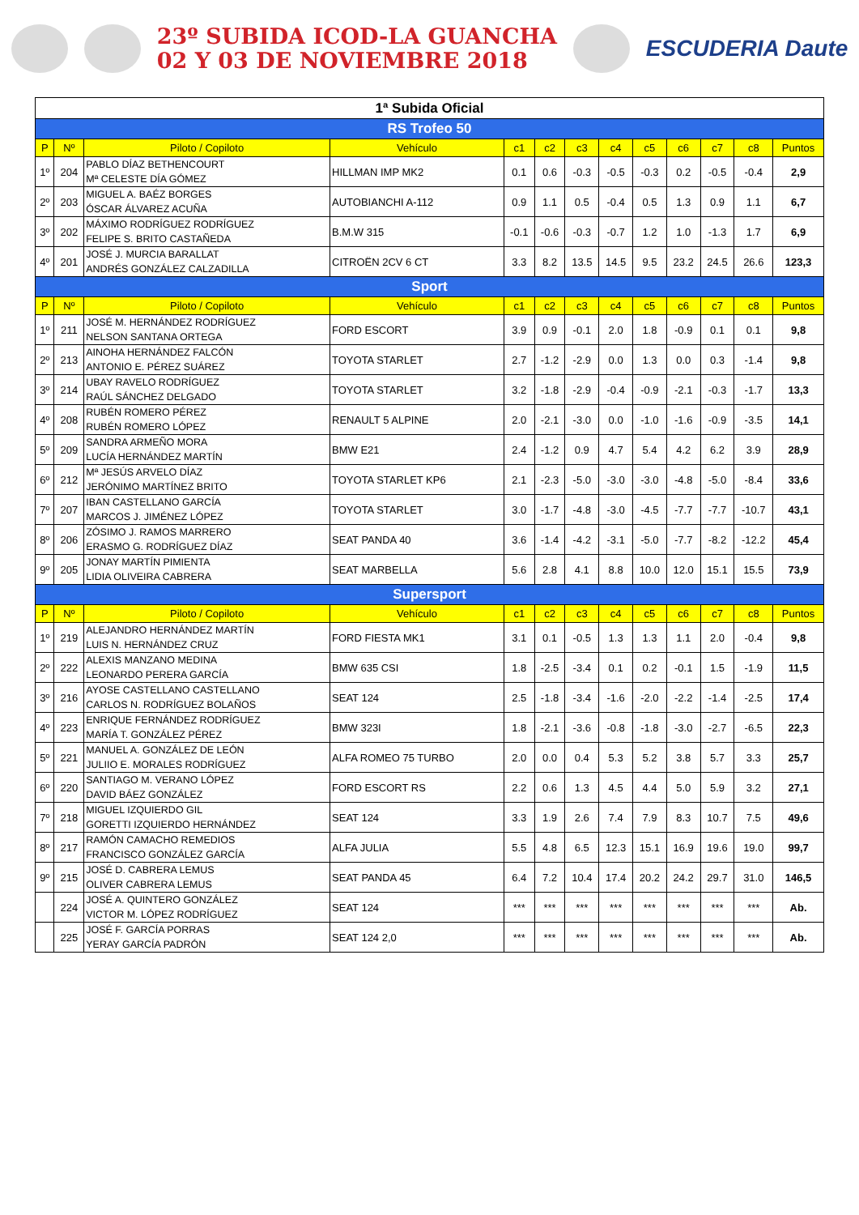23º SUBIDA ICOD-LA GUANCHA
02 Y 03 DE NOVIEMBRE 2018
ESCUDERIA Daute
| 1ª Subida Oficial | | | | | | | | | | | | |
| RS Trofeo 50 | | | | | | | | | | | | |
| P | Nº | Piloto / Copiloto | Vehículo | c1 | c2 | c3 | c4 | c5 | c6 | c7 | c8 | Puntos |
| 1º | 204 | PABLO DÍAZ BETHENCOURT Mª CELESTE DÍA GÓMEZ | HILLMAN IMP MK2 | 0.1 | 0.6 | -0.3 | -0.5 | -0.3 | 0.2 | -0.5 | -0.4 | 2,9 |
| 2º | 203 | MIGUEL A. BAÉZ BORGES ÓSCAR ÁLVAREZ ACUÑA | AUTOBIANCHI A-112 | 0.9 | 1.1 | 0.5 | -0.4 | 0.5 | 1.3 | 0.9 | 1.1 | 6,7 |
| 3º | 202 | MÁXIMO RODRÍGUEZ RODRÍGUEZ FELIPE S. BRITO CASTAÑEDA | B.M.W 315 | -0.1 | -0.6 | -0.3 | -0.7 | 1.2 | 1.0 | -1.3 | 1.7 | 6,9 |
| 4º | 201 | JOSÉ J. MURCIA BARALLAT ANDRÉS GONZÁLEZ CALZADILLA | CITROËN 2CV 6 CT | 3.3 | 8.2 | 13.5 | 14.5 | 9.5 | 23.2 | 24.5 | 26.6 | 123,3 |
| Sport | | | | | | | | | | | | |
| P | Nº | Piloto / Copiloto | Vehículo | c1 | c2 | c3 | c4 | c5 | c6 | c7 | c8 | Puntos |
| 1º | 211 | JOSÉ M. HERNÁNDEZ RODRÍGUEZ NELSON SANTANA ORTEGA | FORD ESCORT | 3.9 | 0.9 | -0.1 | 2.0 | 1.8 | -0.9 | 0.1 | 0.1 | 9,8 |
| 2º | 213 | AINOHA HERNÁNDEZ FALCÓN ANTONIO E. PÉREZ SUÁREZ | TOYOTA STARLET | 2.7 | -1.2 | -2.9 | 0.0 | 1.3 | 0.0 | 0.3 | -1.4 | 9,8 |
| 3º | 214 | UBAY RAVELO RODRÍGUEZ RAÚL SÁNCHEZ DELGADO | TOYOTA STARLET | 3.2 | -1.8 | -2.9 | -0.4 | -0.9 | -2.1 | -0.3 | -1.7 | 13,3 |
| 4º | 208 | RUBÉN ROMERO PÉREZ RUBÉN ROMERO LÓPEZ | RENAULT 5 ALPINE | 2.0 | -2.1 | -3.0 | 0.0 | -1.0 | -1.6 | -0.9 | -3.5 | 14,1 |
| 5º | 209 | SANDRA ARMEÑO MORA LUCÍA HERNÁNDEZ MARTÍN | BMW E21 | 2.4 | -1.2 | 0.9 | 4.7 | 5.4 | 4.2 | 6.2 | 3.9 | 28,9 |
| 6º | 212 | Mª JESÚS ARVELO DÍAZ JERÓNIMO MARTÍNEZ BRITO | TOYOTA STARLET KP6 | 2.1 | -2.3 | -5.0 | -3.0 | -3.0 | -4.8 | -5.0 | -8.4 | 33,6 |
| 7º | 207 | IBAN CASTELLANO GARCÍA MARCOS J. JIMÉNEZ LÓPEZ | TOYOTA STARLET | 3.0 | -1.7 | -4.8 | -3.0 | -4.5 | -7.7 | -7.7 | -10.7 | 43,1 |
| 8º | 206 | ZÓSIMO J. RAMOS MARRERO ERASMO G. RODRÍGUEZ DÍAZ | SEAT PANDA 40 | 3.6 | -1.4 | -4.2 | -3.1 | -5.0 | -7.7 | -8.2 | -12.2 | 45,4 |
| 9º | 205 | JONAY MARTÍN PIMIENTA LIDIA OLIVEIRA CABRERA | SEAT MARBELLA | 5.6 | 2.8 | 4.1 | 8.8 | 10.0 | 12.0 | 15.1 | 15.5 | 73,9 |
| Supersport | | | | | | | | | | | | |
| P | Nº | Piloto / Copiloto | Vehículo | c1 | c2 | c3 | c4 | c5 | c6 | c7 | c8 | Puntos |
| 1º | 219 | ALEJANDRO HERNÁNDEZ MARTÍN LUIS N. HERNÁNDEZ CRUZ | FORD FIESTA MK1 | 3.1 | 0.1 | -0.5 | 1.3 | 1.3 | 1.1 | 2.0 | -0.4 | 9,8 |
| 2º | 222 | ALEXIS MANZANO MEDINA LEONARDO PERERA GARCÍA | BMW 635 CSI | 1.8 | -2.5 | -3.4 | 0.1 | 0.2 | -0.1 | 1.5 | -1.9 | 11,5 |
| 3º | 216 | AYOSE CASTELLANO CASTELLANO CARLOS N. RODRÍGUEZ BOLAÑOS | SEAT 124 | 2.5 | -1.8 | -3.4 | -1.6 | -2.0 | -2.2 | -1.4 | -2.5 | 17,4 |
| 4º | 223 | ENRIQUE FERNÁNDEZ RODRÍGUEZ MARÍA T. GONZÁLEZ PÉREZ | BMW 323I | 1.8 | -2.1 | -3.6 | -0.8 | -1.8 | -3.0 | -2.7 | -6.5 | 22,3 |
| 5º | 221 | MANUEL A. GONZÁLEZ DE LEÓN JULIIO E. MORALES RODRÍGUEZ | ALFA ROMEO 75 TURBO | 2.0 | 0.0 | 0.4 | 5.3 | 5.2 | 3.8 | 5.7 | 3.3 | 25,7 |
| 6º | 220 | SANTIAGO M. VERANO LÓPEZ DAVID BÁEZ GONZÁLEZ | FORD ESCORT RS | 2.2 | 0.6 | 1.3 | 4.5 | 4.4 | 5.0 | 5.9 | 3.2 | 27,1 |
| 7º | 218 | MIGUEL IZQUIERDO GIL GORETTI IZQUIERDO HERNÁNDEZ | SEAT 124 | 3.3 | 1.9 | 2.6 | 7.4 | 7.9 | 8.3 | 10.7 | 7.5 | 49,6 |
| 8º | 217 | RAMÓN CAMACHO REMEDIOS FRANCISCO GONZÁLEZ GARCÍA | ALFA JULIA | 5.5 | 4.8 | 6.5 | 12.3 | 15.1 | 16.9 | 19.6 | 19.0 | 99,7 |
| 9º | 215 | JOSÉ D. CABRERA LEMUS OLIVER CABRERA LEMUS | SEAT PANDA 45 | 6.4 | 7.2 | 10.4 | 17.4 | 20.2 | 24.2 | 29.7 | 31.0 | 146,5 |
| | 224 | JOSÉ A. QUINTERO GONZÁLEZ VICTOR M. LÓPEZ RODRÍGUEZ | SEAT 124 | *** | *** | *** | *** | *** | *** | *** | *** | Ab. |
| | 225 | JOSÉ F. GARCÍA PORRAS YERAY GARCÍA PADRÓN | SEAT 124 2,0 | *** | *** | *** | *** | *** | *** | *** | *** | Ab. |